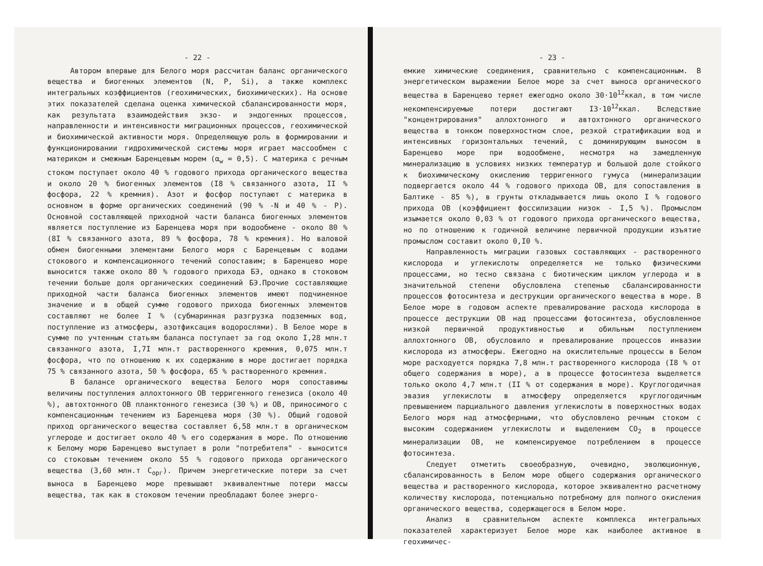- 22 -
Автором впервые для Белого моря рассчитан баланс органического вещества и биогенных элементов (N, P, Si), а также комплекс интегральных коэффициентов (геохимических, биохимических). На основе этих показателей сделана оценка химической сбалансированности моря, как результата взаимодействия экзо- и эндогенных процессов, направленности и интенсивности миграционных процессов, геохимической и биохимической активности моря. Определяющую роль в формировании и функционировании гидрохимической системы моря играет массообмен с материком и смежным Баренцевым морем (α<sub>w</sub> = 0,5). С материка с речным стоком поступает около 40 % годового прихода органического вещества и около 20 % биогенных элементов (I8 % связанного азота, II % фосфора, 22 % кремния). Азот и фосфор поступают с материка в основном в форме органических соединений (90 % -N и 40 % - P). Основной составляющей приходной части баланса биогенных элементов является поступление из Баренцева моря при водообмене - около 80 % (8I % связанного азота, 89 % фосфора, 78 % кремния). Но валовой обмен биогенными элементами Белого моря с Баренцевым с водами стокового и компенсационного течений сопоставим; в Баренцево море выносится также около 80 % годового прихода БЭ, однако в стоковом течении больше доля органических соединений БЭ.Прочие составляющие приходной части баланса биогенных элементов имеют подчиненное значение и в общей сумме годового прихода биогенных элементов составляют не более I % (субмаринная разгрузка подземных вод, поступление из атмосферы, азотфиксация водорослями). В Белое море в сумме по учтенным статьям баланса поступает за год около I,28 млн.т связанного азота, I,7I млн.т растворенного кремния, 0,075 млн.т фосфора, что по отношению к их содержанию в море достигает порядка 75 % связанного азота, 50 % фосфора, 65 % растворенного кремния.
В балансе органического вещества Белого моря сопоставимы величины поступления аллохтонного ОВ терригенного генезиса (около 40 %), автохтонного ОВ планктонного генезиса (30 %) и ОВ, приносимого с компенсационным течением из Баренцева моря (30 %). Общий годовой приход органического вещества составляет 6,58 млн.т в органическом углероде и достигает около 40 % его содержания в море. По отношению к Белому морю Баренцево выступает в роли "потребителя" - выносится со стоковым течением около 55 % годового прихода органического вещества (3,60 млн.т С<sub>орг</sub>). Причем энергетические потери за счет выноса в Баренцево море превышают эквивалентные потери массы вещества, так как в стоковом течении преобладают более энерго-
- 23 -
емкие химические соединения, сравнительно с компенсационным. В энергетическом выражении Белое море за счет выноса органического вещества в Баренцево теряет ежегодно около 30·10<sup>12</sup>ккал, в том числе некомпенсируемые потери достигают I3·10<sup>12</sup>ккал. Вследствие "концентрирования" аллохтонного и автохтонного органического вещества в тонком поверхностном слое, резкой стратификации вод и интенсивных горизонтальных течений, с доминирующим выносом в Баренцево море при водообмене, несмотря на замедленную минерализацию в условиях низких температур и большой доле стойкого к биохимическому окислению терригенного гумуса (минерализации подвергается около 44 % годового прихода ОВ, для сопоставления в Балтике - 85 %), в грунты откладывается лишь около I % годового прихода ОВ (коэффициент фоссилизации низок - I,5 %). Промыслом изымается около 0,03 % от годового прихода органического вещества, но по отношению к годичной величине первичной продукции изъятие промыслом составит около 0,I0 %.
Направленность миграции газовых составляющих - растворенного кислорода и углекислоты определяется не только физическими процессами, но тесно связана с биотическим циклом углерода и в значительной степени обусловлена степенью сбалансированности процессов фотосинтеза и деструкции органического вещества в море. В Белое море в годовом аспекте превалирование расхода кислорода в процессе деструкции ОВ над процессами фотосинтеза, обусловленное низкой первичной продуктивностью и обильным поступлением аллохтонного ОВ, обусловило и превалирование процессов инвазии кислорода из атмосферы. Ежегодно на окислительные процессы в Белом море расходуется порядка 7,8 млн.т растворенного кислорода (I8 % от общего содержания в море), а в процессе фотосинтеза выделяется только около 4,7 млн.т (II % от содержания в море). Круглогодичная эвазия углекислоты в атмосферу определяется круглогодичным превышением парциального давления углекислоты в поверхностных водах Белого моря над атмосферными, что обусловлено речным стоком с высоким содержанием углекислоты и выделением CO<sub>2</sub> в процессе минерализации ОВ, не компенсируемое потреблением в процессе фотосинтеза.
Следует отметить своеобразную, очевидно, эволюционную, сбалансированность в Белом море общего содержания органического вещества и растворенного кислорода, которое эквивалентно расчетному количеству кислорода, потенциально потребному для полного окисления органического вещества, содержащегося в Белом море.
Анализ в сравнительном аспекте комплекса интегральных показателей характеризует Белое море как наиболее активное в геохимичес-